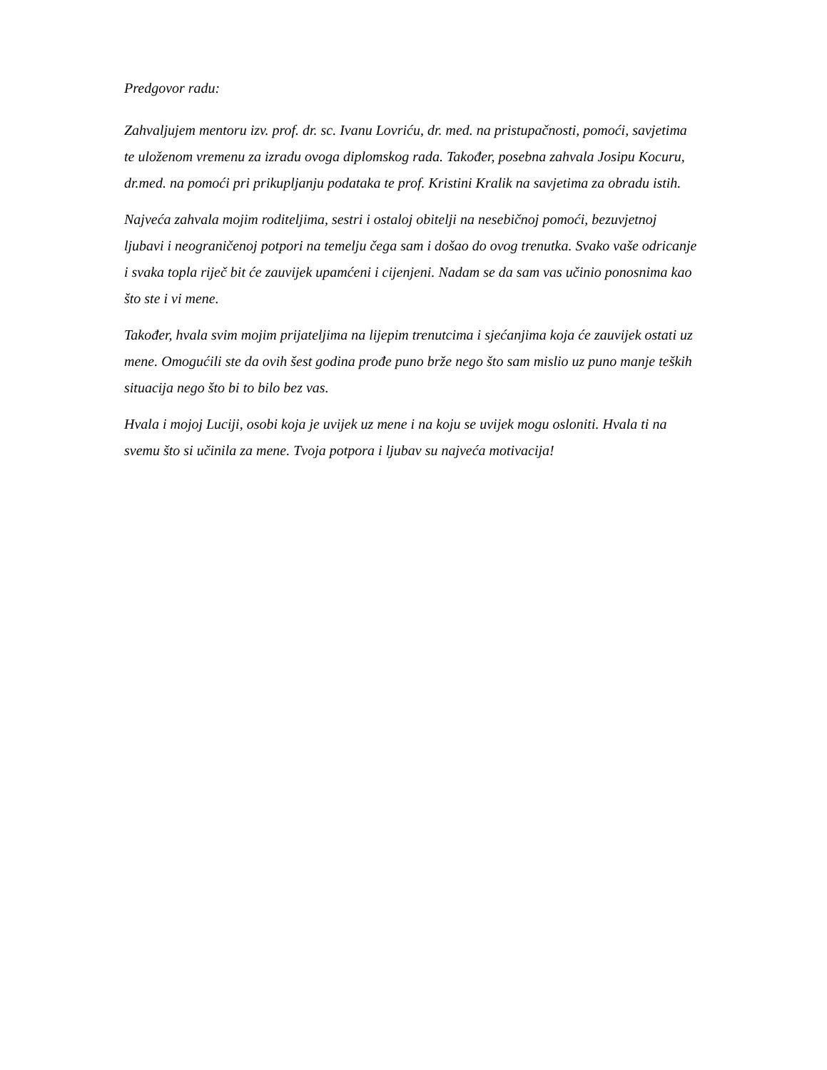Predgovor radu:
Zahvaljujem mentoru izv. prof. dr. sc. Ivanu Lovriću, dr. med. na pristupačnosti, pomoći, savjetima te uloženom vremenu za izradu ovoga diplomskog rada. Također, posebna zahvala Josipu Kocuru, dr.med. na pomoći pri prikupljanju podataka te prof. Kristini Kralik na savjetima za obradu istih.
Najveća zahvala mojim roditeljima, sestri i ostaloj obitelji na nesebičnoj pomoći, bezuvjetnoj ljubavi i neograničenoj potpori na temelju čega sam i došao do ovog trenutka. Svako vaše odricanje i svaka topla riječ bit će zauvijek upamćeni i cijenjeni. Nadam se da sam vas učinio ponosnima kao što ste i vi mene.
Također, hvala svim mojim prijateljima na lijepim trenutcima i sjećanjima koja će zauvijek ostati uz mene. Omogućili ste da ovih šest godina prođe puno brže nego što sam mislio uz puno manje teških situacija nego što bi to bilo bez vas.
Hvala i mojoj Luciji, osobi koja je uvijek uz mene i na koju se uvijek mogu osloniti. Hvala ti na svemu što si učinila za mene. Tvoja potpora i ljubav su najveća motivacija!